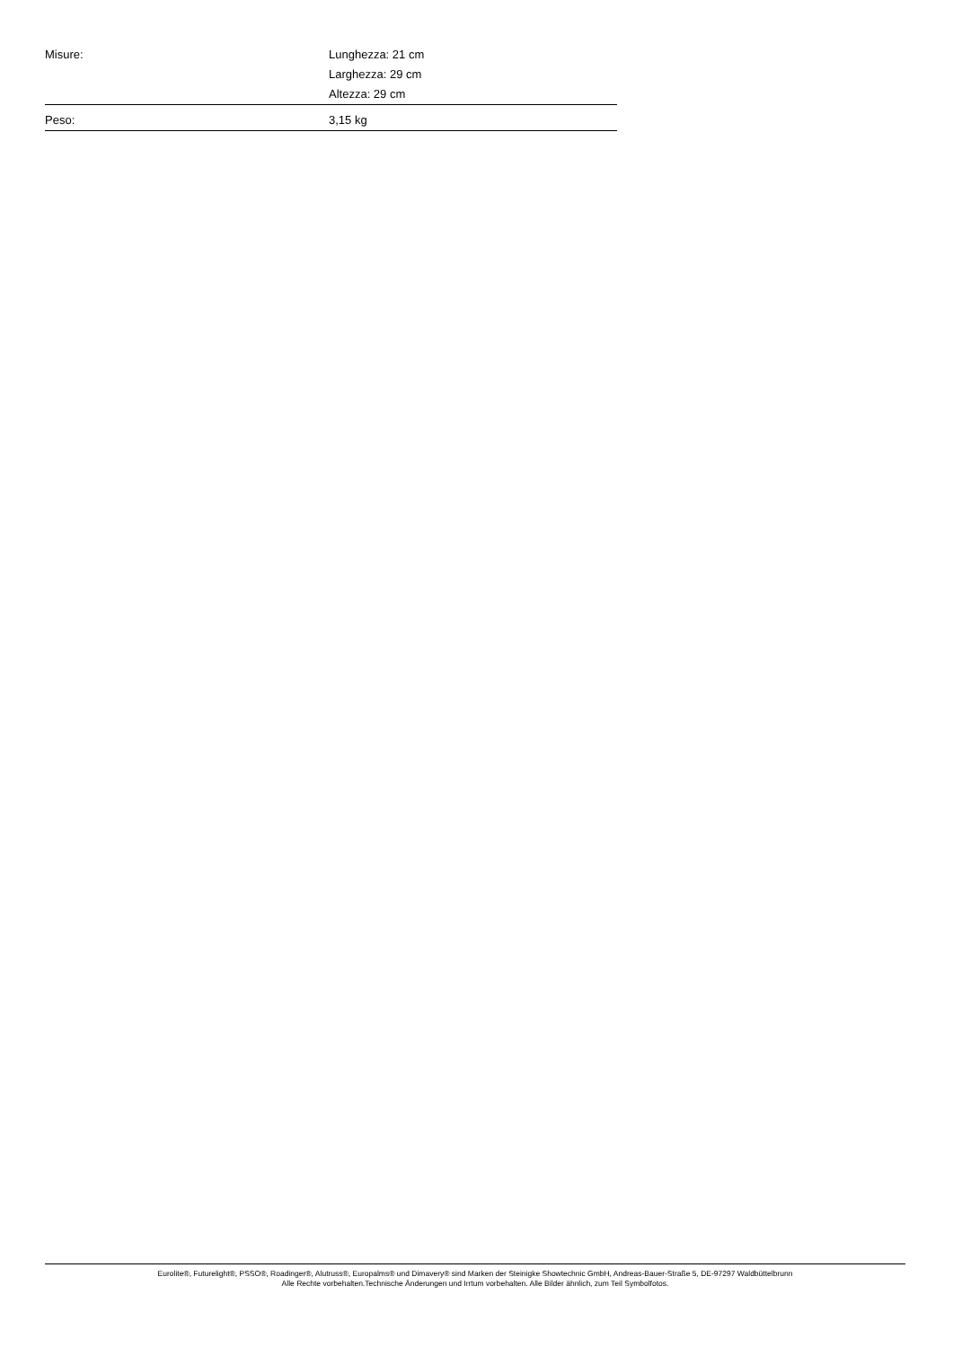| Misure: | Lunghezza: 21 cm Larghezza: 29 cm Altezza: 29 cm |
| Peso: | 3,15 kg |
Eurolite®, Futurelight®, PSSO®, Roadinger®, Alutruss®, Europalms® und Dimavery® sind Marken der Steinigke Showtechnic GmbH, Andreas-Bauer-Straße 5, DE-97297 Waldbüttelbrunn
Alle Rechte vorbehalten.Technische Änderungen und Irrtum vorbehalten. Alle Bilder ähnlich, zum Teil Symbolfotos.